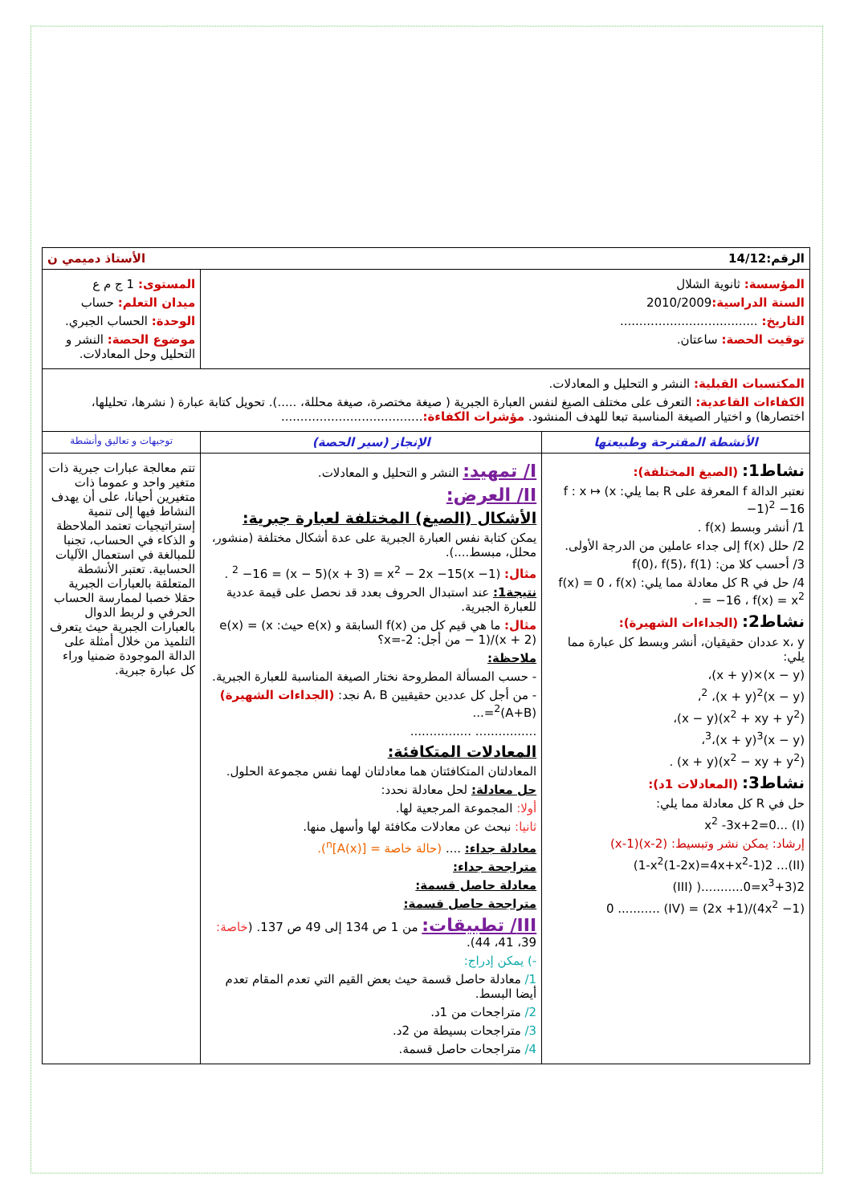| الرقم:14/12 الأستاذ دميمي ن | | |
| المؤسسة: ثانوية الشلال السنة الدراسية: 2010/2009 التاريخ: .................................... توقيت الحصة: ساعتان. | | المستوى: 1 ج م ع ميدان التعلم: حساب الوحدة: الحساب الجبري. موضوع الحصة: النشر و التحليل وحل المعادلات. |
| المكتسبات القبلية: النشر و التحليل و المعادلات. الكفاءات القاعدية: التعرف على مختلف الصيغ لنفس العبارة الجبرية ( صيغة مختصرة، صيغة محللة، .....). تحويل كتابة عبارة ( نشرها، تحليلها، اختصارها) و اختيار الصيغة المناسبة تبعا للهدف المنشود. مؤشرات الكفاءة: ..................................... | | |
| الأنشطة المقترحة وطبيعتها | الإنجاز (سير الحصة) | توجيهات و تعاليق وأنشطة |
| نشاط1: (الصيغ المختلفة): نعتبر الدالة f المعرفة على R بما يلي: f : x ↦ (x −1)<sup>2</sup> −16 1/ أنشر وبسط f(x) . 2/ حلل f(x) إلى جداء عاملين من الدرجة الأولى. 3/ أحسب كلا من: f(0)، f(5)، f(1) 4/ حل في R كل معادلة مما يلي: f(x) = 0 ، f(x) = −16 ، f(x) = x<sup>2</sup> . نشاط2: (الجداءات الشهيرة): x، y عددان حقيقيان، أنشر وبسط كل عبارة مما يلي: (x − y)×(x + y)، (x − y)<sup>2</sup> ،(x + y)<sup>2</sup>، (x<sup>2</sup> + xy + y<sup>2</sup>)(x − y)، (x − y)<sup>3</sup>،(x + y)<sup>3</sup>، (x<sup>2</sup> − xy + y<sup>2</sup>)(x + y) . نشاط3: (المعادلات 1د): حل في R كل معادلة مما يلي: x<sup>2</sup> -3x+2=0... (I) إرشاد: يمكن نشر وتبسيط: (x-2)(x-1) (II)... 1-x<sup>2</sup>(1-2x)=4x+x<sup>2</sup>-1)2) III) )...........0=x<sup>3</sup>+3)2) (4x<sup>2</sup> −1)/(2x +1) = 0 ........... (IV) | I/ تمهيد: النشر و التحليل و المعادلات. II/ العرض: الأشكال (الصيغ) المختلفة لعبارة جبرية: يمكن كتابة نفس العبارة الجبرية على عدة أشكال مختلفة (منشور، محلل، مبسط....). مثال: (x −1)<sup>2</sup> −16 = (x − 5)(x + 3) = x<sup>2</sup> − 2x −15 . نتيجة1: عند استبدال الحروف بعدد قد نحصل على قيمة عددية للعبارة الجبرية. مثال: ما هي قيم كل من f(x) السابقة و e(x) حيث: e(x) = (x − 1)/(x + 2) من أجل: x=-2؟ ملاحظة: - حسب المسألة المطروحة نختار الصيغة المناسبة للعبارة الجبرية. - من أجل كل عددين حقيقيين A، B نجد: (الجداءات الشهيرة) (A+B)<sup>2</sup>=... ................ ................ المعادلات المتكافئة: المعادلتان المتكافئتان هما معادلتان لهما نفس مجموعة الحلول. حل معادلة: لحل معادلة نحدد: أولا: المجموعة المرجعية لها. ثانيا: نبحث عن معادلات مكافئة لها وأسهل منها. معادلة جداء: .... (حالة خاصة = [A(x)]<sup>n</sup>). متراجحة جداء: معادلة حاصل قسمة: متراجحة حاصل قسمة: III/ تطبيقات: من 1 ص 134 إلى 49 ص 137. ( خاصة: 39، 41، 44). -) يمكن إدراج: 1/ معادلة حاصل قسمة حيث بعض القيم التي تعدم المقام تعدم أيضا البسط. 2/ متراجحات من 1د. 3/ متراجحات بسيطة من 2د. 4/ متراجحات حاصل قسمة. | تتم معالجة عبارات جبرية ذات متغير واحد و عموما ذات متغيرين أحيانا، على أن يهدف النشاط فيها إلى تنمية إستراتيجيات تعتمد الملاحظة و الذكاء في الحساب، تجنبا للمبالغة في استعمال الآليات الحسابية. تعتبر الأنشطة المتعلقة بالعبارات الجبرية حقلا خصبا لممارسة الحساب الحرفي و لربط الدوال بالعبارات الجبرية حيث يتعرف التلميذ من خلال أمثلة على الدالة الموجودة ضمنيا وراء كل عبارة جبرية. |